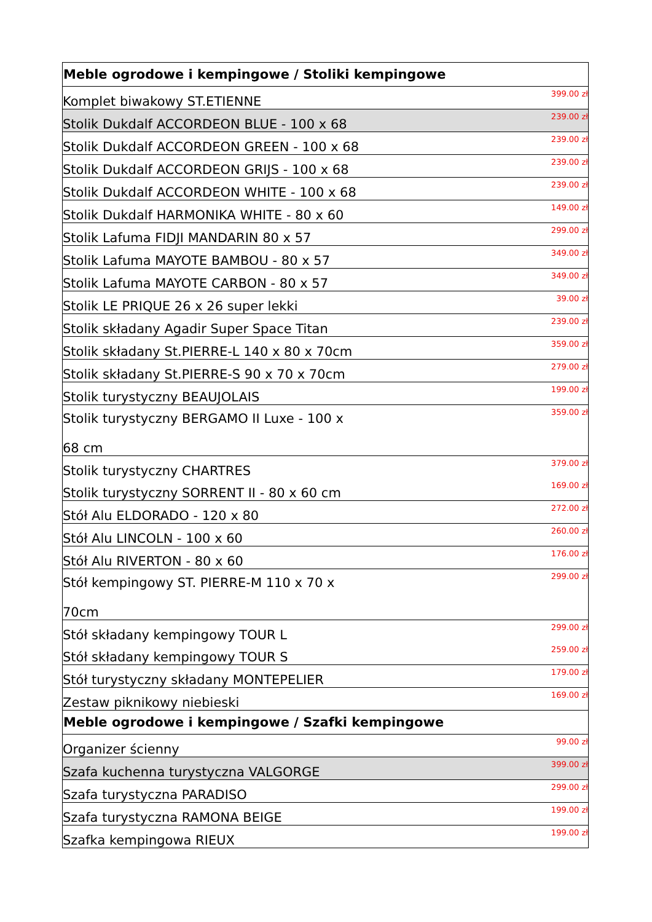| Meble ogrodowe i kempingowe / Stoliki kempingowe | |
| --- | --- |
| Komplet biwakowy ST.ETIENNE | 399.00 zł |
| Stolik Dukdalf ACCORDEON BLUE - 100 x 68 | 239.00 zł |
| Stolik Dukdalf ACCORDEON GREEN - 100 x 68 | 239.00 zł |
| Stolik Dukdalf ACCORDEON GRIJS - 100 x 68 | 239.00 zł |
| Stolik Dukdalf ACCORDEON WHITE - 100 x 68 | 239.00 zł |
| Stolik Dukdalf HARMONIKA WHITE - 80 x 60 | 149.00 zł |
| Stolik Lafuma FIDJI MANDARIN 80 x 57 | 299.00 zł |
| Stolik Lafuma MAYOTE BAMBOU - 80 x 57 | 349.00 zł |
| Stolik Lafuma MAYOTE CARBON - 80 x 57 | 349.00 zł |
| Stolik LE PRIQUE 26 x 26 super lekki | 39.00 zł |
| Stolik składany Agadir Super Space Titan | 239.00 zł |
| Stolik składany St.PIERRE-L 140 x 80 x 70cm | 359.00 zł |
| Stolik składany St.PIERRE-S 90 x 70 x 70cm | 279.00 zł |
| Stolik turystyczny BEAUJOLAIS | 199.00 zł |
| Stolik turystyczny BERGAMO II Luxe - 100 x 68 cm | 359.00 zł |
| Stolik turystyczny CHARTRES | 379.00 zł |
| Stolik turystyczny SORRENT II - 80 x 60 cm | 169.00 zł |
| Stół Alu ELDORADO - 120 x 80 | 272.00 zł |
| Stół Alu LINCOLN - 100 x 60 | 260.00 zł |
| Stół Alu RIVERTON - 80 x 60 | 176.00 zł |
| Stół kempingowy ST. PIERRE-M 110 x 70 x 70cm | 299.00 zł |
| Stół składany kempingowy TOUR L | 299.00 zł |
| Stół składany kempingowy TOUR S | 259.00 zł |
| Stół turystyczny składany MONTEPELIER | 179.00 zł |
| Zestaw piknikowy niebieski | 169.00 zł |
| Meble ogrodowe i kempingowe / Szafki kempingowe | |
| Organizer ścienny | 99.00 zł |
| Szafa kuchenna turystyczna VALGORGE | 399.00 zł |
| Szafa turystyczna PARADISO | 299.00 zł |
| Szafa turystyczna RAMONA BEIGE | 199.00 zł |
| Szafka kempingowa RIEUX | 199.00 zł |